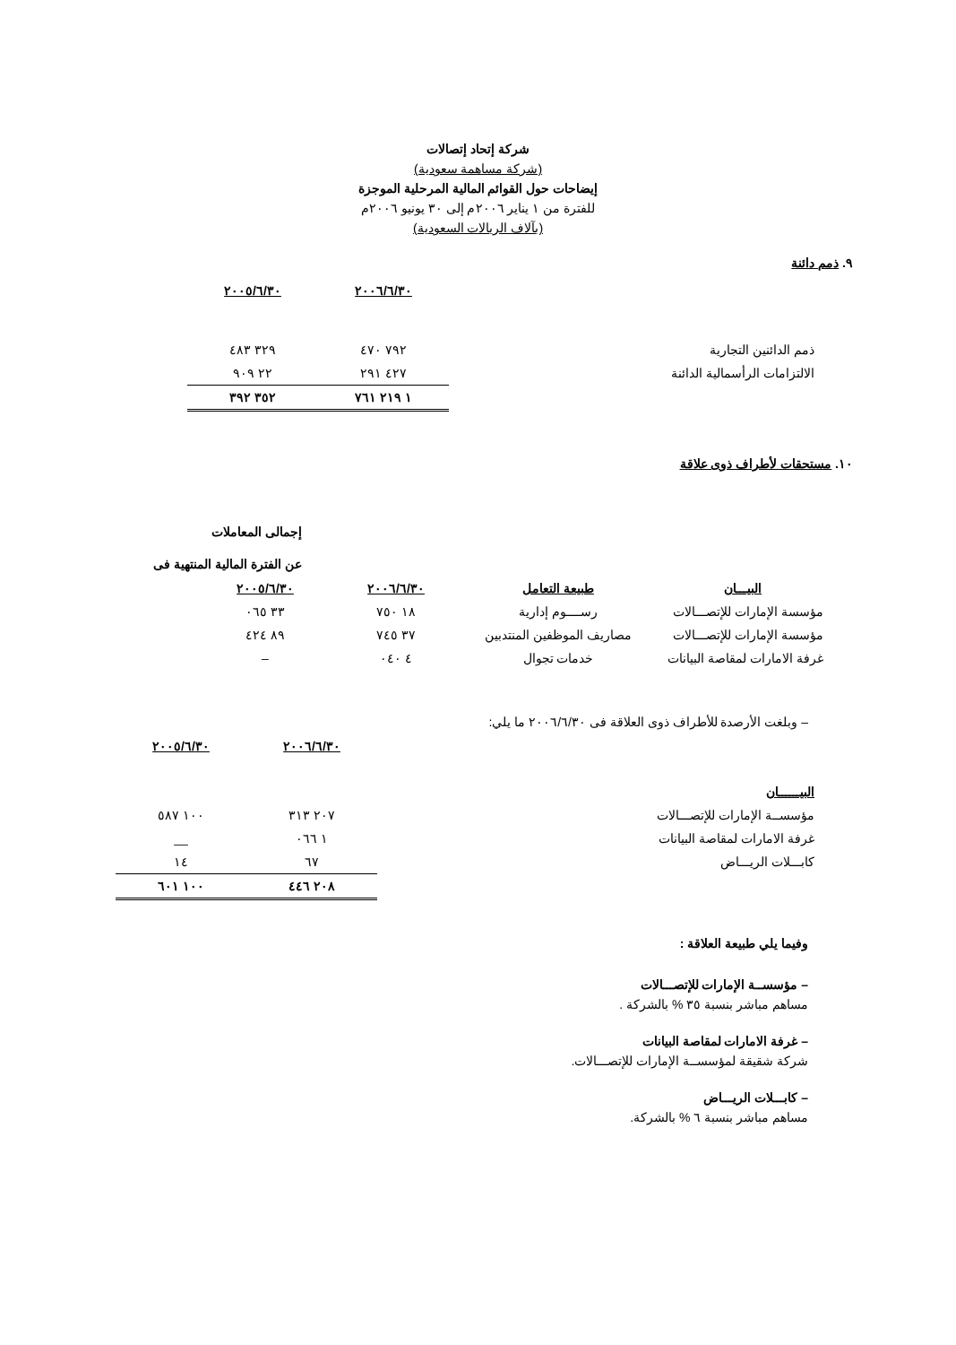شركة إتحاد إتصالات
(شركة مساهمة سعودية)
إيضاحات حول القوائم المالية المرحلية الموجزة
للفترة من ١ يناير ٢٠٠٦م إلى ٣٠ يونيو ٢٠٠٦م
(بآلاف الريالات السعودية)
٩. ذمم دائنة
| | ٢٠٠٦/٦/٣٠ | ٢٠٠٥/٦/٣٠ |
| --- | --- | --- |
| ذمم الدائنين التجارية | ٧٩٢ ٤٧٠ | ٣٢٩ ٤٨٣ |
| الالتزامات الرأسمالية الدائنة | ٤٢٧ ٢٩١ | ٢٢ ٩٠٩ |
| | ١ ٢١٩ ٧٦١ | ٣٥٢ ٣٩٢ |
١٠. مستحقات لأطراف ذوى علاقة
إجمالى المعاملات
عن الفترة المالية المنتهية فى
| البيـــان | طبيعة التعامل | ٢٠٠٦/٦/٣٠ | ٢٠٠٥/٦/٣٠ |
| --- | --- | --- | --- |
| مؤسسة الإمارات للإتصـــالات | رســــوم إدارية | ١٨ ٧٥٠ | ٣٣ ٠٦٥ |
| مؤسسة الإمارات للإتصـــالات | مصاريف الموظفين المنتدبين | ٣٧ ٧٤٥ | ٨٩ ٤٢٤ |
| غرفة الامارات لمقاصة البيانات | خدمات تجوال | ٤ ٠٤٠ | – |
– وبلغت الأرصدة للأطراف ذوى العلاقة فى ٢٠٠٦/٦/٣٠ ما يلي:
| | ٢٠٠٦/٦/٣٠ | ٢٠٠٥/٦/٣٠ |
| --- | --- | --- |
| البيــــــان | | |
| مؤسســة الإمارات للإتصـــالات | ٢٠٧ ٣١٣ | ١٠٠ ٥٨٧ |
| غرفة الامارات لمقاصة البيانات | ١ ٠٦٦ | __ |
| كابـــلات الريـــاض | ٦٧ | ١٤ |
| | ٢٠٨ ٤٤٦ | ١٠٠ ٦٠١ |
وفيما يلي طبيعة العلاقة :
– مؤسســة الإمارات للإتصـــالات
مساهم مباشر بنسبة ٣٥ % بالشركة .
– غرفة الامارات لمقاصة البيانات
شركة شقيقة لمؤسســة الإمارات للإتصـــالات.
– كابـــلات الريـــاض
مساهم مباشر بنسبة ٦ % بالشركة.